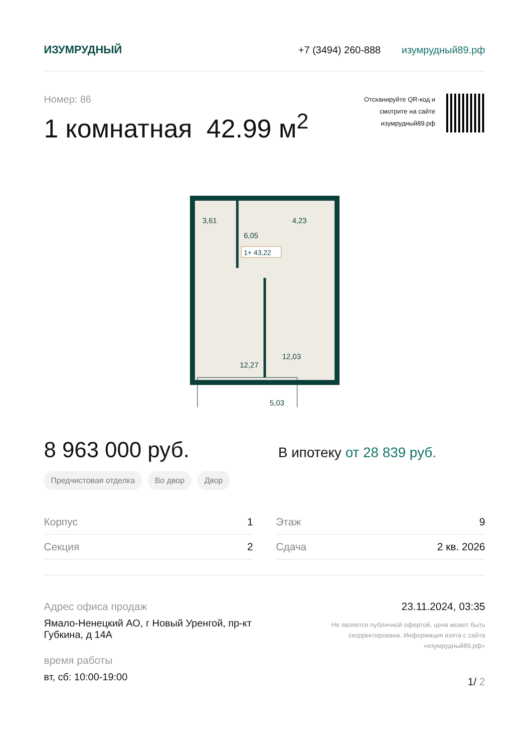ИЗУМРУДНЫЙ +7 (3494) 260-888 изумрудный89.рф
Номер: 86
1 комнатная 42.99 м<sup>2</sup>
Отсканируйте QR-код и
смотрите на сайте
изумрудный89.рф
3,61
6,05
4,23
1+ 43,22
12,27
12,03
5,03
8 963 000 руб.
В ипотеку от 28 839 руб.
Предчистовая отделка Во двор Двор
Корпус 1
Секция 2
Этаж 9
Сдача 2 кв. 2026
Адрес офиса продаж
Ямало-Ненецкий АО, г Новый Уренгой, пр-кт
Губкина, д 14А
время работы
вт, сб: 10:00-19:00
23.11.2024, 03:35
Не является публичной офертой, цена может быть скорректирована. Информация взята с сайта «изумрудный89.рф»
1/ 2